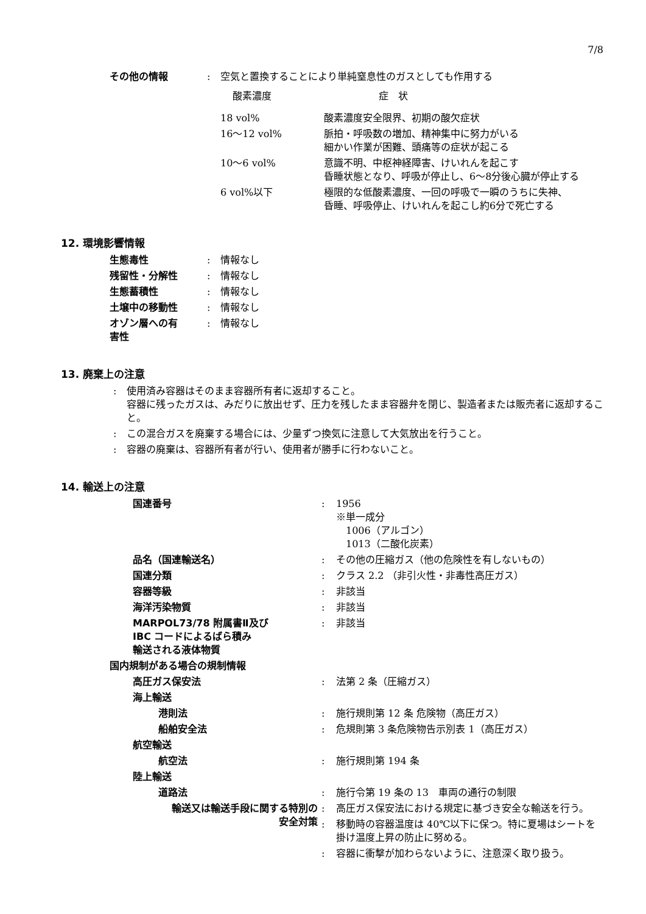7/8
| その他の情報 | : | 空気と置換することにより単純窒息性のガスとしても作用する |
| 酸素濃度 | 症 状 |
| 18 vol% | 酸素濃度安全限界、初期の酸欠症状 |
| 16～12 vol% | 脈拍・呼吸数の増加、精神集中に努力がいる 細かい作業が困難、頭痛等の症状が起こる |
| 10～6 vol% | 意識不明、中枢神経障害、けいれんを起こす 昏睡状態となり、呼吸が停止し、6～8分後心臓が停止する |
| 6 vol%以下 | 極限的な低酸素濃度、一回の呼吸で一瞬のうちに失神、 昏睡、呼吸停止、けいれんを起こし約6分で死亡する |
12. 環境影響情報
| 生態毒性 | : | 情報なし |
| 残留性・分解性 | : | 情報なし |
| 生態蓄積性 | : | 情報なし |
| 土壌中の移動性 | : | 情報なし |
| オゾン層への有 害性 | : | 情報なし |
13. 廃棄上の注意
| : | 使用済み容器はそのまま容器所有者に返却すること。 容器に残ったガスは、みだりに放出せず、圧力を残したまま容器弁を閉じ、製造者または販売者に返却すること。 |
| : | この混合ガスを廃棄する場合には、少量ずつ換気に注意して大気放出を行うこと。 |
| : | 容器の廃棄は、容器所有者が行い、使用者が勝手に行わないこと。 |
14. 輸送上の注意
| 国連番号 | : | 1956 ※単一成分 1006（アルゴン） 1013（二酸化炭素） |
| 品名（国連輸送名） | : | その他の圧縮ガス（他の危険性を有しないもの） |
| 国連分類 | : | クラス 2.2 （非引火性・非毒性高圧ガス） |
| 容器等級 | : | 非該当 |
| 海洋汚染物質 | : | 非該当 |
| MARPOL73/78 附属書Ⅱ及び IBC コードによるばら積み 輸送される液体物質 | : | 非該当 |
| 国内規制がある場合の規制情報 | | |
| 高圧ガス保安法 | : | 法第 2 条（圧縮ガス） |
| 海上輸送 | | |
| 港則法 | : | 施行規則第 12 条 危険物（高圧ガス） |
| 船舶安全法 | : | 危規則第 3 条危険物告示別表 1（高圧ガス） |
| 航空輸送 | | |
| 航空法 | : | 施行規則第 194 条 |
| 陸上輸送 | | |
| 道路法 | : | 施行令第 19 条の 13 車両の通行の制限 |
| 輸送又は輸送手段に関する特別の 安全対策 | : | 高圧ガス保安法における規定に基づき安全な輸送を行う。 |
| | : | 移動時の容器温度は 40℃以下に保つ。特に夏場はシートを 掛け温度上昇の防止に努める。 |
| | : | 容器に衝撃が加わらないように、注意深く取り扱う。 |